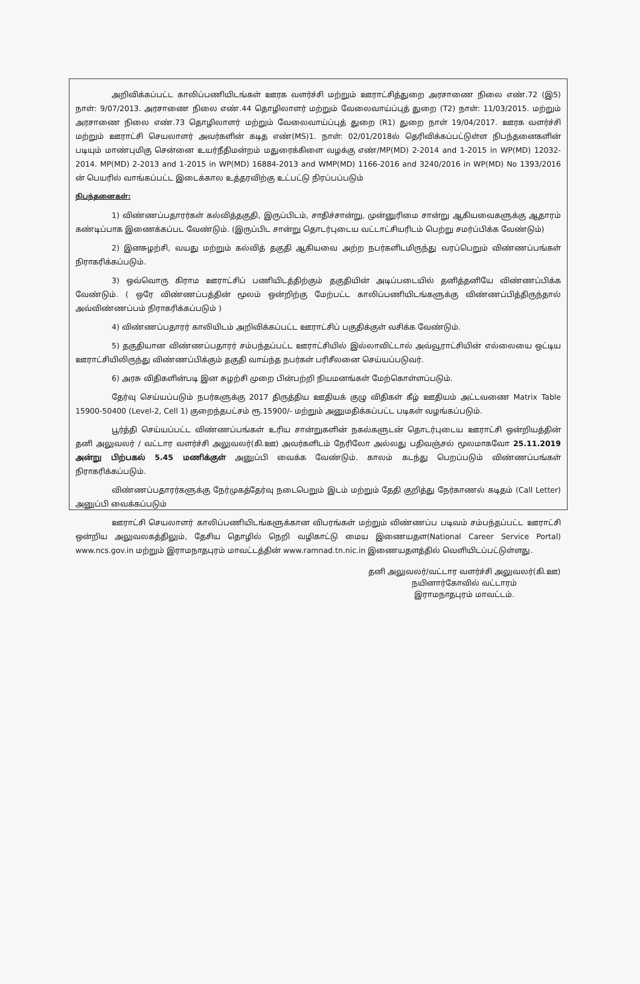அறிவிக்கப்பட்ட காலிப்பணியிடங்கள் ஊரக வளர்ச்சி மற்றும் ஊராட்சித்துறை அரசாணை நிலை எண்.72 (இ5) நாள்: 9/07/2013. அரசாணை நிலை எண்.44 தொழிலாளர் மற்றும் வேலைவாய்ப்புத் துறை (T2) நாள்: 11/03/2015. மற்றும் அரசாணை நிலை எண்.73 தொழிலாளர் மற்றும் வேலைவாய்ப்புத் துறை (R1) துறை நாள் 19/04/2017. ஊரக வளர்ச்சி மற்றும் ஊராட்சி செயலாளர் அவர்களின் கடித எண்(MS)1. நாள்: 02/01/2018ல் தெரிவிக்கப்பட்டுள்ள நிபந்தனைகளின் படியும் மாண்புமிகு சென்னை உயர்நீதிமன்றம் மதுரைக்கிளை வழக்கு எண்/MP(MD) 2-2014 and 1-2015 in WP(MD) 12032-2014. MP(MD) 2-2013 and 1-2015 in WP(MD) 16884-2013 and WMP(MD) 1166-2016 and 3240/2016 in WP(MD) No 1393/2016 ன் பெயரில் வாங்கப்பட்ட இடைக்கால உத்தரவிற்கு உட்பட்டு நிரப்பப்படும்
நிபந்தனைகள்:
1) விண்ணப்பதாரர்கள் கல்வித்தகுதி, இருப்பிடம், சாதிச்சான்று, முன்னுரிமை சான்று ஆகியவைகளுக்கு ஆதாரம் கண்டிப்பாக இணைக்கப்பட வேண்டும். (இருப்பிட சான்று தொடர்புடைய வட்டாட்சியரிடம் பெற்று சமர்ப்பிக்க வேண்டும்)
2) இனசுழற்சி, வயது மற்றும் கல்வித் தகுதி ஆகியவை அற்ற நபர்களிடமிருந்து வரப்பெறும் விண்ணப்பங்கள் நிராகரிக்கப்படும்.
3) ஒவ்வொரு கிராம ஊராட்சிப் பணியிடத்திற்கும் தகுதியின் அடிப்படையில் தனித்தனியே விண்ணப்பிக்க வேண்டும். ( ஒரே விண்ணப்பத்தின் மூலம் ஒன்றிற்கு மேற்பட்ட காலிப்பணியிடங்களுக்கு விண்ணப்பித்திருந்தால் அவ்விண்ணப்பம் நிராகரிக்கப்படும் )
4) விண்ணப்பதாரர் காலியிடம் அறிவிக்கப்பட்ட ஊராட்சிப் பகுதிக்குள் வசிக்க வேண்டும்.
5) தகுதியான விண்ணப்பதாரர் சம்பந்தப்பட்ட ஊராட்சியில் இல்லாவிட்டால் அவ்வூராட்சியின் எல்லையை ஒட்டிய ஊராட்சியிலிருந்து விண்ணப்பிக்கும் தகுதி வாய்ந்த நபர்கள் பரிசீலனை செய்யப்படுவர்.
6) அரசு விதிகளின்படி இன சுழற்சி முறை பின்பற்றி நியமனங்கள் மேற்கொள்ளப்படும்.
தேர்வு செய்யப்படும் நபர்களுக்கு 2017 திருத்திய ஊதியக் குழு விதிகள் கீழ் ஊதியம் அட்டவணை Matrix Table 15900-50400 (Level-2, Cell 1) குறைந்தபட்சம் ரூ.15900/- மற்றும் அனுமதிக்கப்பட்ட படிகள் வழங்கப்படும்.
பூர்த்தி செய்யப்பட்ட விண்ணப்பங்கள் உரிய சான்றுகளின் நகல்களுடன் தொடர்புடைய ஊராட்சி ஒன்றியத்தின் தனி அலுவலர் / வட்டார வளர்ச்சி அலுவலர்(கி.ஊ) அவர்களிடம் நேரிலோ அல்லது பதிவஞ்சல் மூலமாகவோ 25.11.2019 அன்று பிற்பகல் 5.45 மணிக்குள் அனுப்பி வைக்க வேண்டும். காலம் கடந்து பெறப்படும் விண்ணப்பங்கள் நிராகரிக்கப்படும்.
விண்ணப்பதாரர்களுக்கு நேர்முகத்தேர்வு நடைபெறும் இடம் மற்றும் தேதி குறித்து நேர்காணல் கடிதம் (Call Letter) அனுப்பி வைக்கப்படும்
ஊராட்சி செயலாளர் காலிப்பணியிடங்களுக்கான விபரங்கள் மற்றும் விண்ணப்ப படிவம் சம்பந்தப்பட்ட ஊராட்சி ஒன்றிய அலுவலகத்திலும், தேசிய தொழில் நெறி வழிகாட்டு மைய இணையதள(National Career Service Portal) www.ncs.gov.in மற்றும் இராமநாதபுரம் மாவட்டத்தின் www.ramnad.tn.nic.in இணையதளத்தில் வெளியிடப்பட்டுள்ளது.
தனி அலுவலர்/வட்டார வளர்ச்சி அலுவலர்(கி.ஊ)
நயினார்கோவில் வட்டாரம்
இராமநாதபுரம் மாவட்டம்.